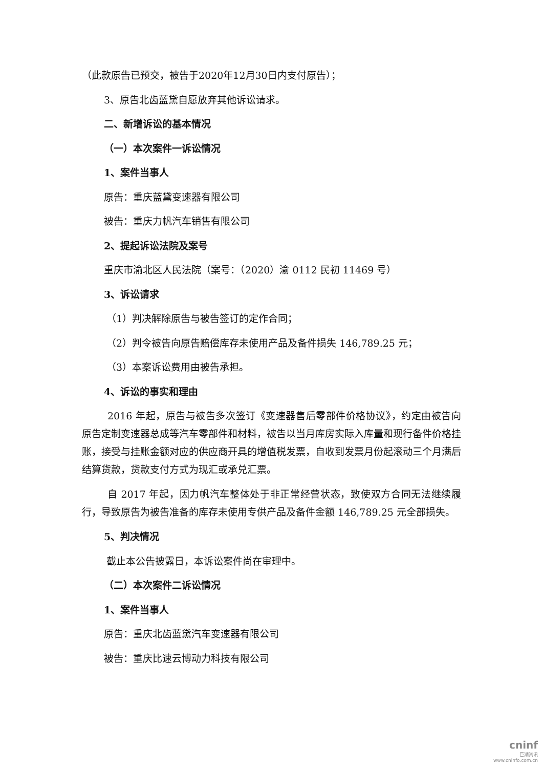（此款原告已预交，被告于2020年12月30日内支付原告）；
3、原告北齿蓝黛自愿放弃其他诉讼请求。
二、新增诉讼的基本情况
（一）本次案件一诉讼情况
1、案件当事人
原告：重庆蓝黛变速器有限公司
被告：重庆力帆汽车销售有限公司
2、提起诉讼法院及案号
重庆市渝北区人民法院（案号：（2020）渝 0112 民初 11469 号）
3、诉讼请求
（1）判决解除原告与被告签订的定作合同；
（2）判令被告向原告赔偿库存未使用产品及备件损失 146,789.25 元；
（3）本案诉讼费用由被告承担。
4、诉讼的事实和理由
2016 年起，原告与被告多次签订《变速器售后零部件价格协议》，约定由被告向原告定制变速器总成等汽车零部件和材料，被告以当月库房实际入库量和现行备件价格挂账，接受与挂账金额对应的供应商开具的增值税发票，自收到发票月份起滚动三个月满后结算货款，货款支付方式为现汇或承兑汇票。
自 2017 年起，因力帆汽车整体处于非正常经营状态，致使双方合同无法继续履行，导致原告为被告准备的库存未使用专供产品及备件金额 146,789.25 元全部损失。
5、判决情况
截止本公告披露日，本诉讼案件尚在审理中。
（二）本次案件二诉讼情况
1、案件当事人
原告：重庆北齿蓝黛汽车变速器有限公司
被告：重庆比速云博动力科技有限公司
cninf
巨潮资讯
www.cninfo.com.cn